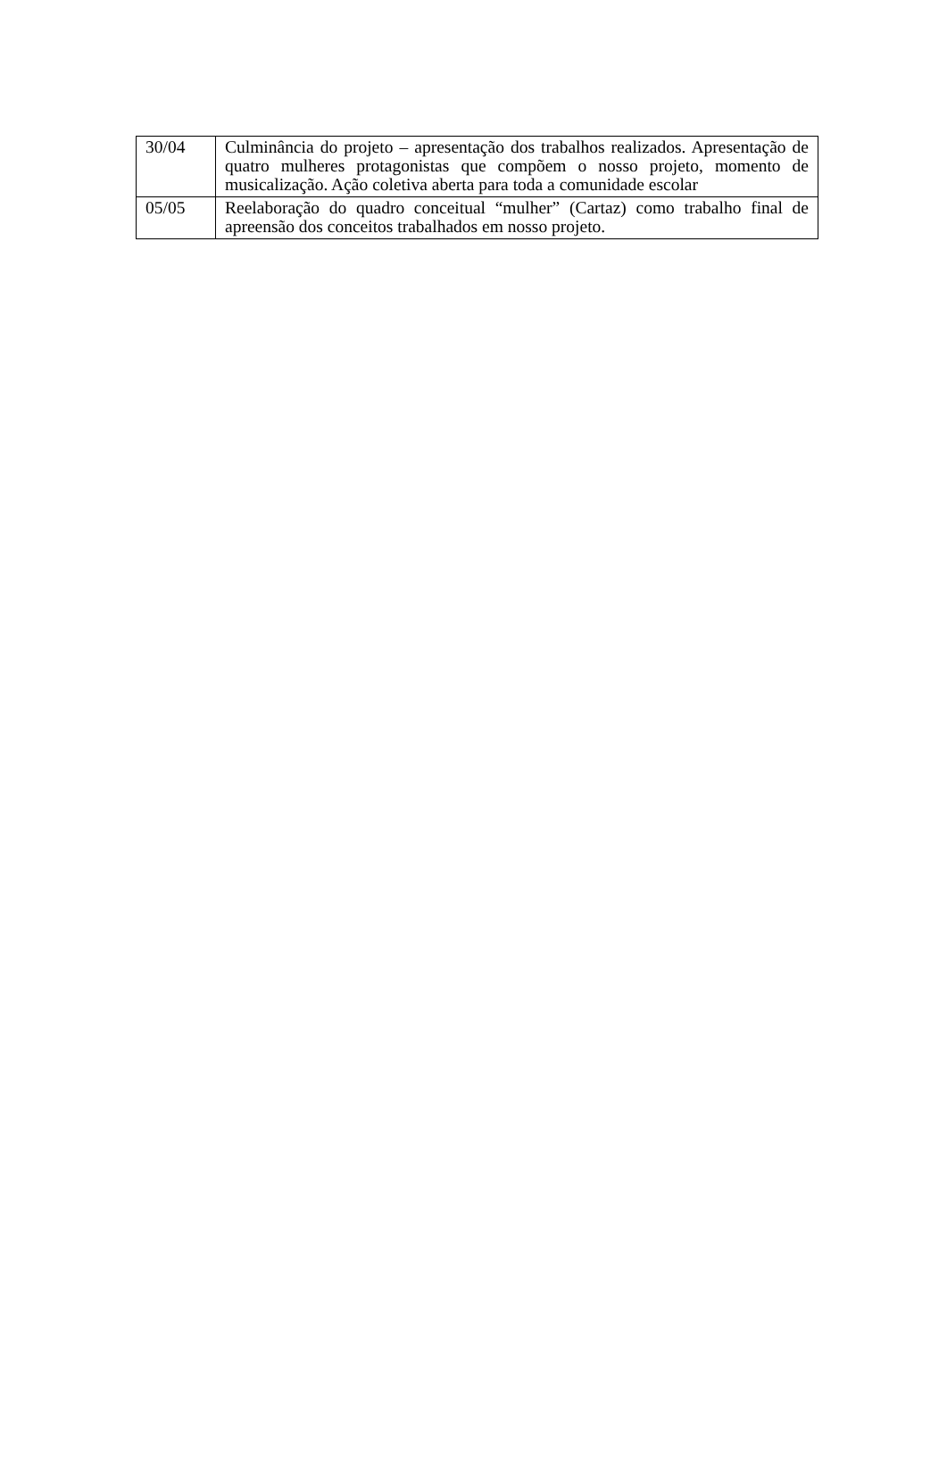| 30/04 | Culminância do projeto – apresentação dos trabalhos realizados. Apresentação de quatro mulheres protagonistas que compõem o nosso projeto, momento de musicalização. Ação coletiva aberta para toda a comunidade escolar |
| 05/05 | Reelaboração do quadro conceitual “mulher” (Cartaz) como trabalho final de apreensão dos conceitos trabalhados em nosso projeto. |